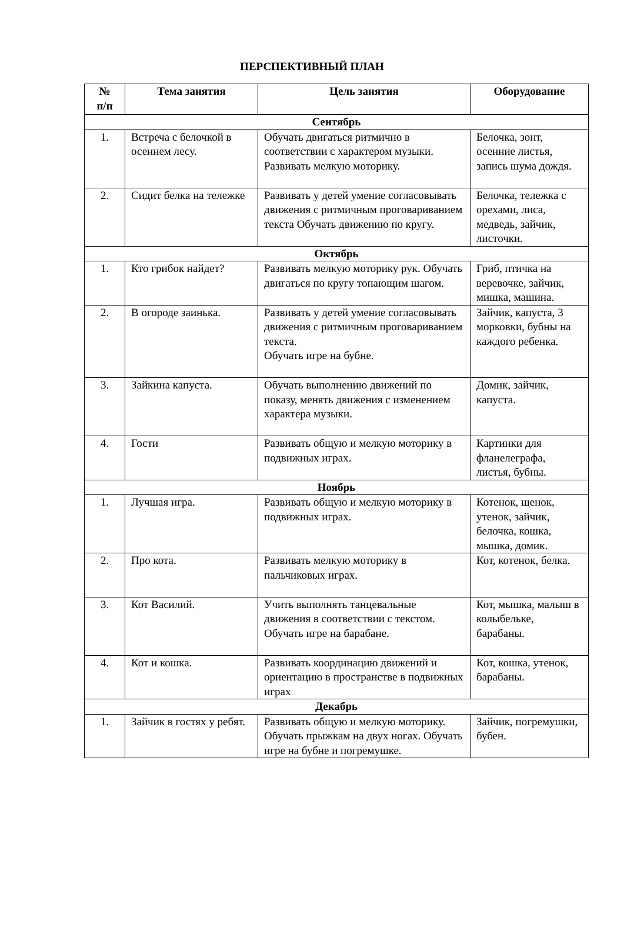ПЕРСПЕКТИВНЫЙ ПЛАН
| № п/п | Тема занятия | Цель занятия | Оборудование |
| --- | --- | --- | --- |
| Сентябрь | | | |
| 1. | Встреча с белочкой в осеннем лесу. | Обучать двигаться ритмично в соответствии с характером музыки. Развивать мелкую моторику. | Белочка, зонт, осенние листья, запись шума дождя. |
| 2. | Сидит белка на тележке | Развивать у детей умение согласовывать движения с ритмичным проговариванием текста Обучать движению по кругу. | Белочка, тележка с орехами, лиса, медведь, зайчик, листочки. |
| Октябрь | | | |
| 1. | Кто грибок найдет? | Развивать мелкую моторику рук. Обучать двигаться по кругу топающим шагом. | Гриб, птичка на веревочке, зайчик, мишка, машина. |
| 2. | В огороде заинька. | Развивать у детей умение согласовывать движения с ритмичным проговариванием текста. Обучать игре на бубне. | Зайчик, капуста, 3 морковки, бубны на каждого ребенка. |
| 3. | Зайкина капуста. | Обучать выполнению движений по показу, менять движения с изменением характера музыки. | Домик, зайчик, капуста. |
| 4. | Гости | Развивать общую и мелкую моторику в подвижных играх. | Картинки для фланелеграфа, листья, бубны. |
| Ноябрь | | | |
| 1. | Лучшая игра. | Развивать общую и мелкую моторику в подвижных играх. | Котенок, щенок, утенок, зайчик, белочка, кошка, мышка, домик. |
| 2. | Про кота. | Развивать мелкую моторику в пальчиковых играх. | Кот, котенок, белка. |
| 3. | Кот Василий. | Учить выполнять танцевальные движения в соответствии с текстом. Обучать игре на барабане. | Кот, мышка, малыш в колыбельке, барабаны. |
| 4. | Кот и кошка. | Развивать координацию движений и ориентацию в пространстве в подвижных играх | Кот, кошка, утенок, барабаны. |
| Декабрь | | | |
| 1. | Зайчик в гостях у ребят. | Развивать общую и мелкую моторику. Обучать прыжкам на двух ногах. Обучать игре на бубне и погремушке. | Зайчик, погремушки, бубен. |